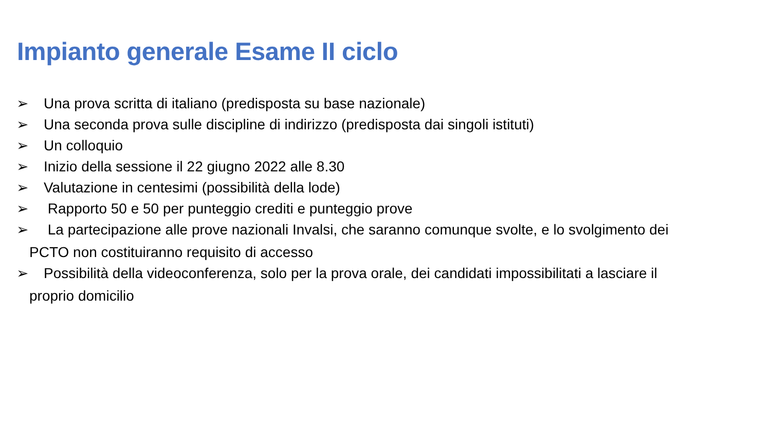Impianto generale Esame II ciclo
➢ Una prova scritta di italiano (predisposta su base nazionale)
➢ Una seconda prova sulle discipline di indirizzo (predisposta dai singoli istituti)
➢ Un colloquio
➢ Inizio della sessione il 22 giugno 2022 alle 8.30
➢ Valutazione in centesimi (possibilità della lode)
➢ Rapporto 50 e 50 per punteggio crediti e punteggio prove
➢ La partecipazione alle prove nazionali Invalsi, che saranno comunque svolte, e lo svolgimento dei
PCTO non costituiranno requisito di accesso
➢ Possibilità della videoconferenza, solo per la prova orale, dei candidati impossibilitati a lasciare il
proprio domicilio